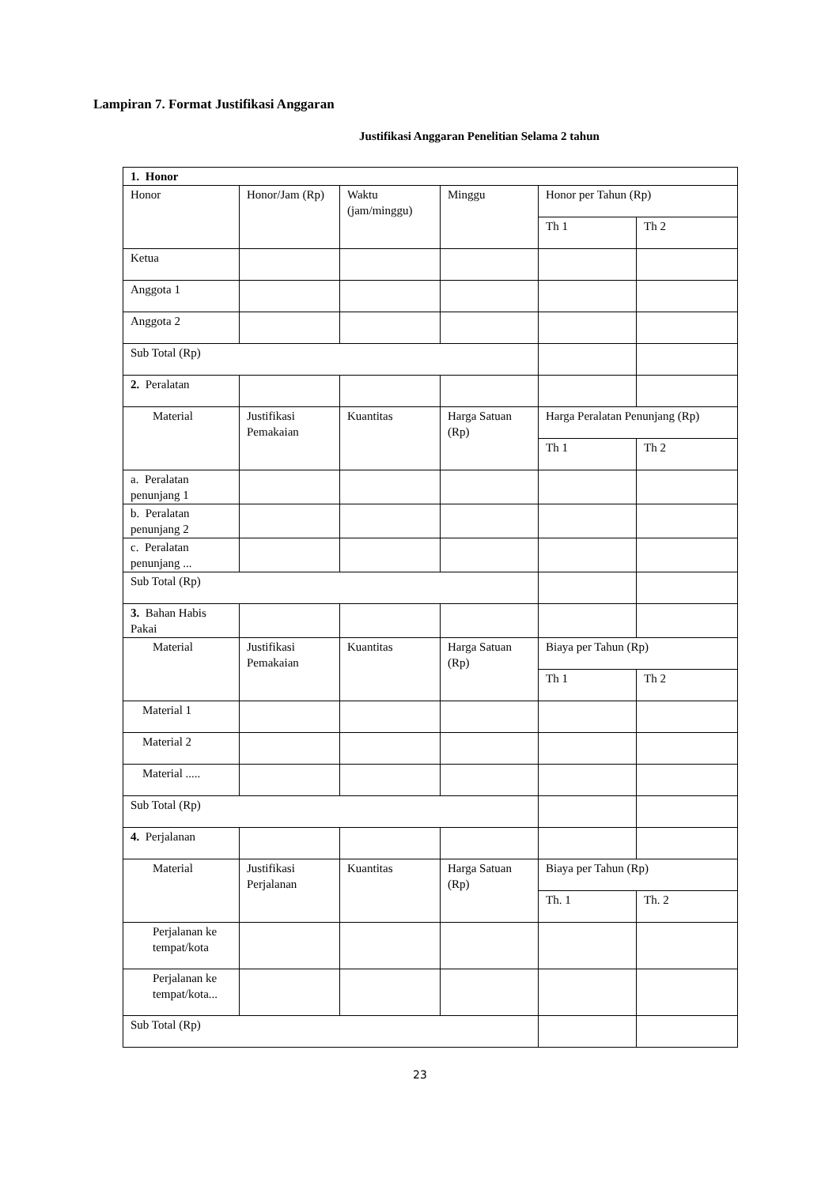Lampiran 7. Format Justifikasi Anggaran
Justifikasi Anggaran Penelitian Selama 2 tahun
| 1. Honor | | | | | |
| Honor | Honor/Jam (Rp) | Waktu (jam/minggu) | Minggu | Honor per Tahun (Rp) | |
| | | | | Th 1 | Th 2 |
| Ketua | | | | | |
| Anggota 1 | | | | | |
| Anggota 2 | | | | | |
| Sub Total (Rp) | | | | | |
| 2. Peralatan | | | | | |
| Material | Justifikasi Pemakaian | Kuantitas | Harga Satuan (Rp) | Harga Peralatan Penunjang (Rp) | |
| | | | | Th 1 | Th 2 |
| a. Peralatan penunjang 1 | | | | | |
| b. Peralatan penunjang 2 | | | | | |
| c. Peralatan penunjang ... | | | | | |
| Sub Total (Rp) | | | | | |
| 3. Bahan Habis Pakai | | | | | |
| Material | Justifikasi Pemakaian | Kuantitas | Harga Satuan (Rp) | Biaya per Tahun (Rp) | |
| | | | | Th 1 | Th 2 |
| Material 1 | | | | | |
| Material 2 | | | | | |
| Material ..... | | | | | |
| Sub Total (Rp) | | | | | |
| 4. Perjalanan | | | | | |
| Material | Justifikasi Perjalanan | Kuantitas | Harga Satuan (Rp) | Biaya per Tahun (Rp) | |
| | | | | Th. 1 | Th. 2 |
| Perjalanan ke tempat/kota | | | | | |
| Perjalanan ke tempat/kota... | | | | | |
| Sub Total (Rp) | | | | | |
23